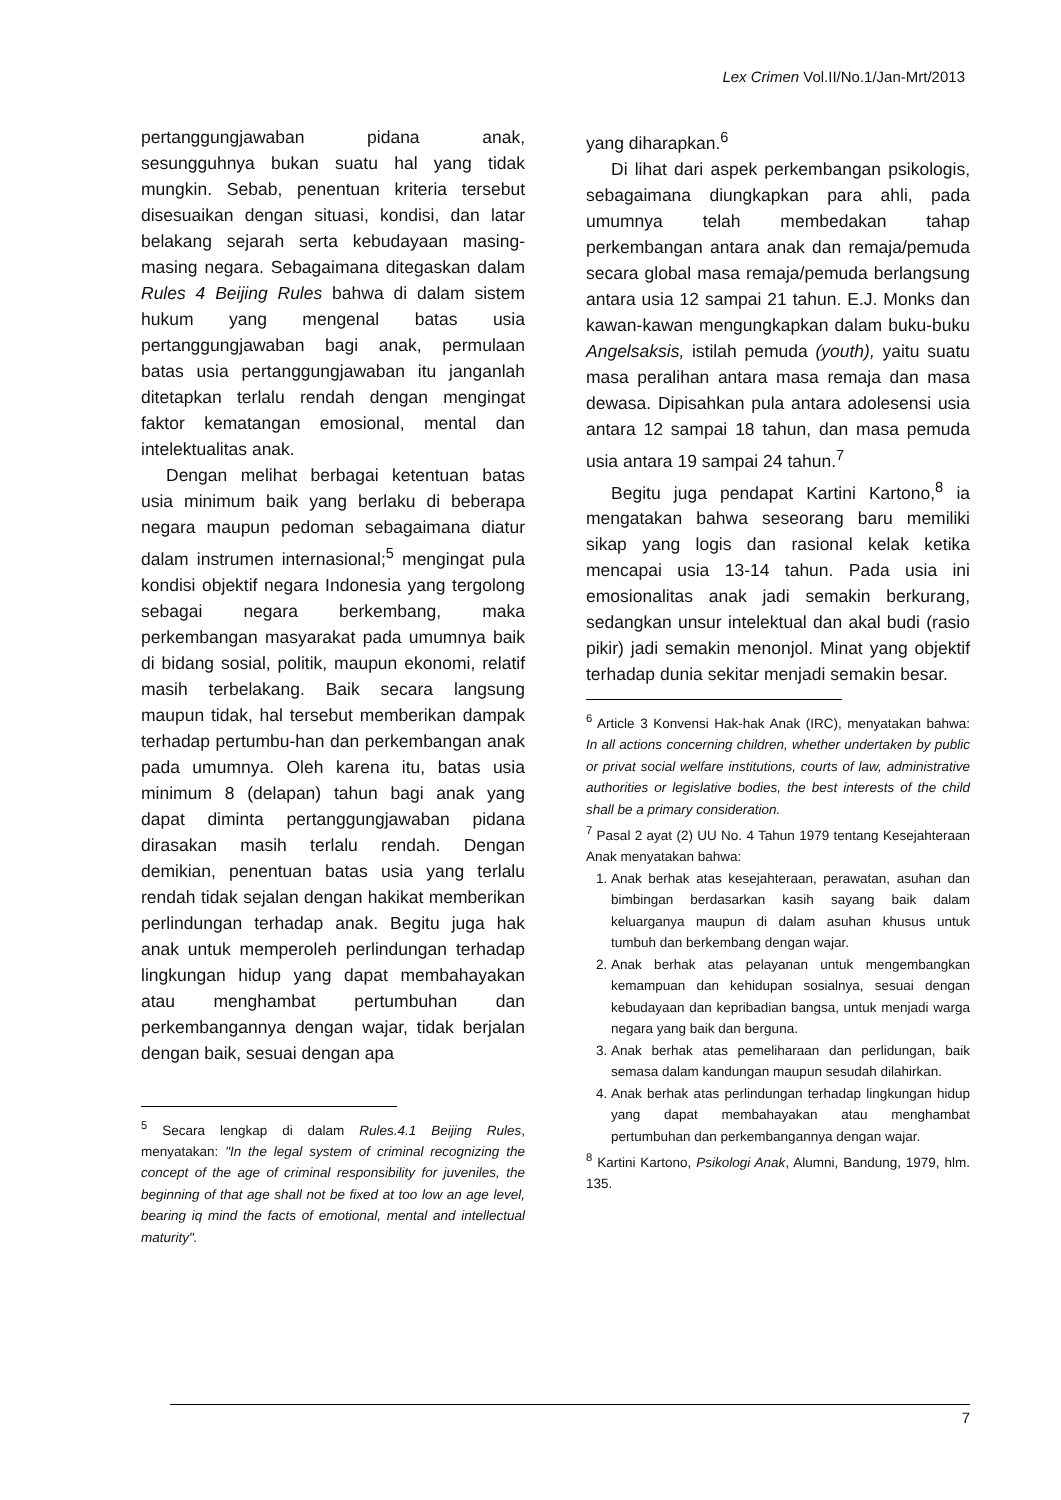Lex Crimen Vol.II/No.1/Jan-Mrt/2013
pertanggungjawaban pidana anak, sesungguhnya bukan suatu hal yang tidak mungkin. Sebab, penentuan kriteria tersebut disesuaikan dengan situasi, kondisi, dan latar belakang sejarah serta kebudayaan masing-masing negara. Sebagaimana ditegaskan dalam Rules 4 Beijing Rules bahwa di dalam sistem hukum yang mengenal batas usia pertanggungjawaban bagi anak, permulaan batas usia pertanggungjawaban itu janganlah ditetapkan terlalu rendah dengan mengingat faktor kematangan emosional, mental dan intelektualitas anak.
Dengan melihat berbagai ketentuan batas usia minimum baik yang berlaku di beberapa negara maupun pedoman sebagaimana diatur dalam instrumen internasional;<sup>5</sup> mengingat pula kondisi objektif negara Indonesia yang tergolong sebagai negara berkembang, maka perkembangan masyarakat pada umumnya baik di bidang sosial, politik, maupun ekonomi, relatif masih terbelakang. Baik secara langsung maupun tidak, hal tersebut memberikan dampak terhadap pertumbu-han dan perkembangan anak pada umumnya. Oleh karena itu, batas usia minimum 8 (delapan) tahun bagi anak yang dapat diminta pertanggungjawaban pidana dirasakan masih terlalu rendah. Dengan demikian, penentuan batas usia yang terlalu rendah tidak sejalan dengan hakikat memberikan perlindungan terhadap anak. Begitu juga hak anak untuk memperoleh perlindungan terhadap lingkungan hidup yang dapat membahayakan atau menghambat pertumbuhan dan perkembangannya dengan wajar, tidak berjalan dengan baik, sesuai dengan apa
<sup>5</sup> Secara lengkap di dalam Rules.4.1 Beijing Rules, menyatakan: "In the legal system of criminal recognizing the concept of the age of criminal responsibility for juveniles, the beginning of that age shall not be fixed at too low an age level, bearing iq mind the facts of emotional, mental and intellectual maturity".
yang diharapkan.<sup>6</sup>
Di lihat dari aspek perkembangan psikologis, sebagaimana diungkapkan para ahli, pada umumnya telah membedakan tahap perkembangan antara anak dan remaja/pemuda secara global masa remaja/pemuda berlangsung antara usia 12 sampai 21 tahun. E.J. Monks dan kawan-kawan mengungkapkan dalam buku-buku Angelsaksis, istilah pemuda (youth), yaitu suatu masa peralihan antara masa remaja dan masa dewasa. Dipisahkan pula antara adolesensi usia antara 12 sampai 18 tahun, dan masa pemuda usia antara 19 sampai 24 tahun.<sup>7</sup>
Begitu juga pendapat Kartini Kartono,<sup>8</sup> ia mengatakan bahwa seseorang baru memiliki sikap yang logis dan rasional kelak ketika mencapai usia 13-14 tahun. Pada usia ini emosionalitas anak jadi semakin berkurang, sedangkan unsur intelektual dan akal budi (rasio pikir) jadi semakin menonjol. Minat yang objektif terhadap dunia sekitar menjadi semakin besar.
<sup>6</sup> Article 3 Konvensi Hak-hak Anak (IRC), menyatakan bahwa: In all actions concerning children, whether undertaken by public or privat social welfare institutions, courts of law, administrative authorities or legislative bodies, the best interests of the child shall be a primary consideration.
<sup>7</sup> Pasal 2 ayat (2) UU No. 4 Tahun 1979 tentang Kesejahteraan Anak menyatakan bahwa:
1. Anak berhak atas kesejahteraan, perawatan, asuhan dan bimbingan berdasarkan kasih sayang baik dalam keluarganya maupun di dalam asuhan khusus untuk tumbuh dan berkembang dengan wajar.
2. Anak berhak atas pelayanan untuk mengembangkan kemampuan dan kehidupan sosialnya, sesuai dengan kebudayaan dan kepribadian bangsa, untuk menjadi warga negara yang baik dan berguna.
3. Anak berhak atas pemeliharaan dan perlidungan, baik semasa dalam kandungan maupun sesudah dilahirkan.
4. Anak berhak atas perlindungan terhadap lingkungan hidup yang dapat membahayakan atau menghambat pertumbuhan dan perkembangannya dengan wajar.
<sup>8</sup> Kartini Kartono, Psikologi Anak, Alumni, Bandung, 1979, hlm. 135.
7